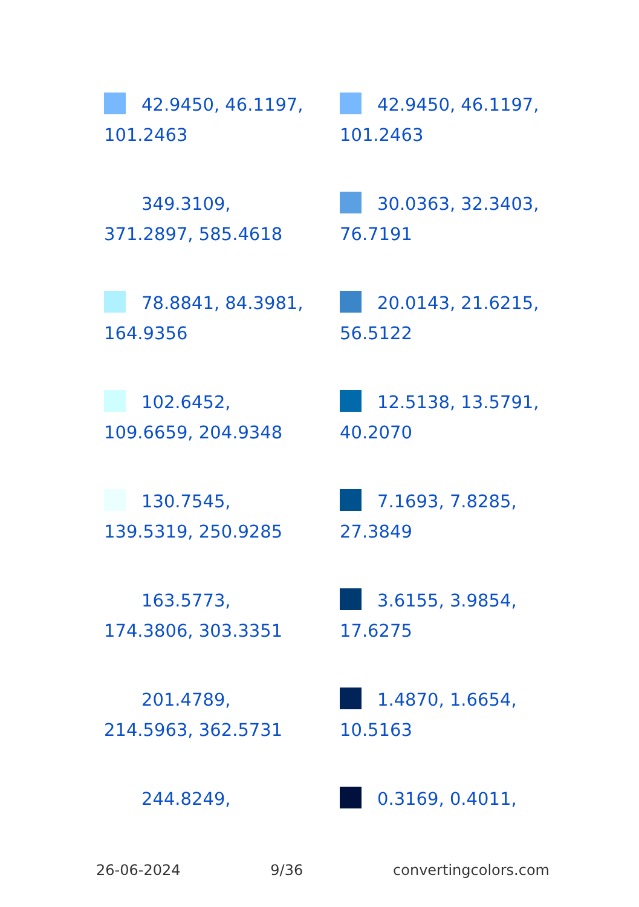42.9450, 46.1197,
101.2463
42.9450, 46.1197,
101.2463
349.3109,
371.2897, 585.4618
30.0363, 32.3403,
76.7191
78.8841, 84.3981,
164.9356
20.0143, 21.6215,
56.5122
102.6452,
109.6659, 204.9348
12.5138, 13.5791,
40.2070
130.7545,
139.5319, 250.9285
7.1693, 7.8285,
27.3849
163.5773,
174.3806, 303.3351
3.6155, 3.9854,
17.6275
201.4789,
214.5963, 362.5731
1.4870, 1.6654,
10.5163
244.8249,
0.3169, 0.4011,
26-06-2024 9/36 convertingcolors.com